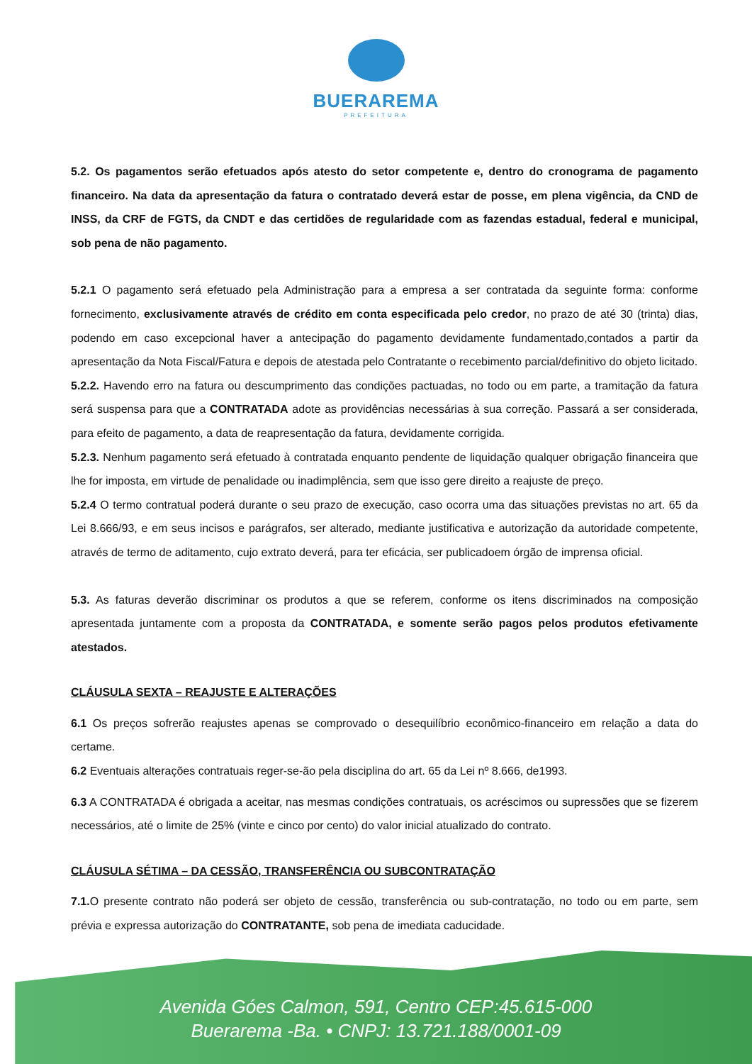BUERAREMA
PREFEITURA
5.2. Os pagamentos serão efetuados após atesto do setor competente e, dentro do cronograma de pagamento financeiro. Na data da apresentação da fatura o contratado deverá estar de posse, em plena vigência, da CND de INSS, da CRF de FGTS, da CNDT e das certidões de regularidade com as fazendas estadual, federal e municipal, sob pena de não pagamento.
5.2.1 O pagamento será efetuado pela Administração para a empresa a ser contratada da seguinte forma: conforme fornecimento, exclusivamente através de crédito em conta especificada pelo credor, no prazo de até 30 (trinta) dias, podendo em caso excepcional haver a antecipação do pagamento devidamente fundamentado,contados a partir da apresentação da Nota Fiscal/Fatura e depois de atestada pelo Contratante o recebimento parcial/definitivo do objeto licitado.
5.2.2. Havendo erro na fatura ou descumprimento das condições pactuadas, no todo ou em parte, a tramitação da fatura será suspensa para que a CONTRATADA adote as providências necessárias à sua correção. Passará a ser considerada, para efeito de pagamento, a data de reapresentação da fatura, devidamente corrigida.
5.2.3. Nenhum pagamento será efetuado à contratada enquanto pendente de liquidação qualquer obrigação financeira que lhe for imposta, em virtude de penalidade ou inadimplência, sem que isso gere direito a reajuste de preço.
5.2.4 O termo contratual poderá durante o seu prazo de execução, caso ocorra uma das situações previstas no art. 65 da Lei 8.666/93, e em seus incisos e parágrafos, ser alterado, mediante justificativa e autorização da autoridade competente, através de termo de aditamento, cujo extrato deverá, para ter eficácia, ser publicadoem órgão de imprensa oficial.
5.3. As faturas deverão discriminar os produtos a que se referem, conforme os itens discriminados na composição apresentada juntamente com a proposta da CONTRATADA, e somente serão pagos pelos produtos efetivamente atestados.
CLÁUSULA SEXTA – REAJUSTE E ALTERAÇÕES
6.1 Os preços sofrerão reajustes apenas se comprovado o desequilíbrio econômico-financeiro em relação a data do certame.
6.2 Eventuais alterações contratuais reger-se-ão pela disciplina do art. 65 da Lei nº 8.666, de1993.
6.3 A CONTRATADA é obrigada a aceitar, nas mesmas condições contratuais, os acréscimos ou supressões que se fizerem necessários, até o limite de 25% (vinte e cinco por cento) do valor inicial atualizado do contrato.
CLÁUSULA SÉTIMA – DA CESSÃO, TRANSFERÊNCIA OU SUBCONTRATAÇÃO
7.1. O presente contrato não poderá ser objeto de cessão, transferência ou sub-contratação, no todo ou em parte, sem prévia e expressa autorização do CONTRATANTE, sob pena de imediata caducidade.
Avenida Góes Calmon, 591, Centro CEP:45.615-000
Buerarema -Ba. • CNPJ: 13.721.188/0001-09